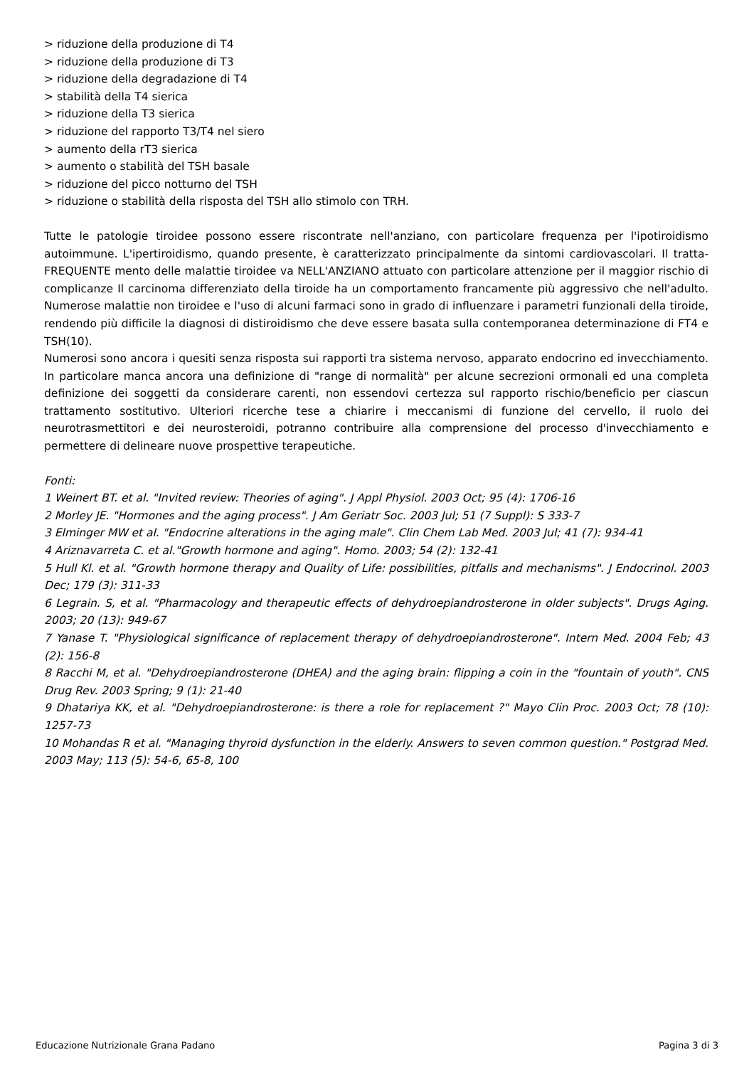> riduzione della produzione di T4
> riduzione della produzione di T3
> riduzione della degradazione di T4
> stabilità della T4 sierica
> riduzione della T3 sierica
> riduzione del rapporto T3/T4 nel siero
> aumento della rT3 sierica
> aumento o stabilità del TSH basale
> riduzione del picco notturno del TSH
> riduzione o stabilità della risposta del TSH allo stimolo con TRH.
Tutte le patologie tiroidee possono essere riscontrate nell'anziano, con particolare frequenza per l'ipotiroidismo autoimmune. L'ipertiroidismo, quando presente, è caratterizzato principalmente da sintomi cardiovascolari. Il tratta-FREQUENTE mento delle malattie tiroidee va NELL'ANZIANO attuato con particolare attenzione per il maggior rischio di complicanze Il carcinoma differenziato della tiroide ha un comportamento francamente più aggressivo che nell'adulto. Numerose malattie non tiroidee e l'uso di alcuni farmaci sono in grado di influenzare i parametri funzionali della tiroide, rendendo più difficile la diagnosi di distiroidismo che deve essere basata sulla contemporanea determinazione di FT4 e TSH(10).
Numerosi sono ancora i quesiti senza risposta sui rapporti tra sistema nervoso, apparato endocrino ed invecchiamento. In particolare manca ancora una definizione di "range di normalità" per alcune secrezioni ormonali ed una completa definizione dei soggetti da considerare carenti, non essendovi certezza sul rapporto rischio/beneficio per ciascun trattamento sostitutivo. Ulteriori ricerche tese a chiarire i meccanismi di funzione del cervello, il ruolo dei neurotrasmettitori e dei neurosteroidi, potranno contribuire alla comprensione del processo d'invecchiamento e permettere di delineare nuove prospettive terapeutiche.
Fonti:
1 Weinert BT. et al. "Invited review: Theories of aging". J Appl Physiol. 2003 Oct; 95 (4): 1706-16
2 Morley JE. "Hormones and the aging process". J Am Geriatr Soc. 2003 Jul; 51 (7 Suppl): S 333-7
3 Elminger MW et al. "Endocrine alterations in the aging male". Clin Chem Lab Med. 2003 Jul; 41 (7): 934-41
4 Ariznavarreta C. et al."Growth hormone and aging". Homo. 2003; 54 (2): 132-41
5 Hull Kl. et al. "Growth hormone therapy and Quality of Life: possibilities, pitfalls and mechanisms". J Endocrinol. 2003 Dec; 179 (3): 311-33
6 Legrain. S, et al. "Pharmacology and therapeutic effects of dehydroepiandrosterone in older subjects". Drugs Aging. 2003; 20 (13): 949-67
7 Yanase T. "Physiological significance of replacement therapy of dehydroepiandrosterone". Intern Med. 2004 Feb; 43 (2): 156-8
8 Racchi M, et al. "Dehydroepiandrosterone (DHEA) and the aging brain: flipping a coin in the "fountain of youth". CNS Drug Rev. 2003 Spring; 9 (1): 21-40
9 Dhatariya KK, et al. "Dehydroepiandrosterone: is there a role for replacement ?" Mayo Clin Proc. 2003 Oct; 78 (10): 1257-73
10 Mohandas R et al. "Managing thyroid dysfunction in the elderly. Answers to seven common question." Postgrad Med. 2003 May; 113 (5): 54-6, 65-8, 100
Educazione Nutrizionale Grana Padano Pagina 3 di 3